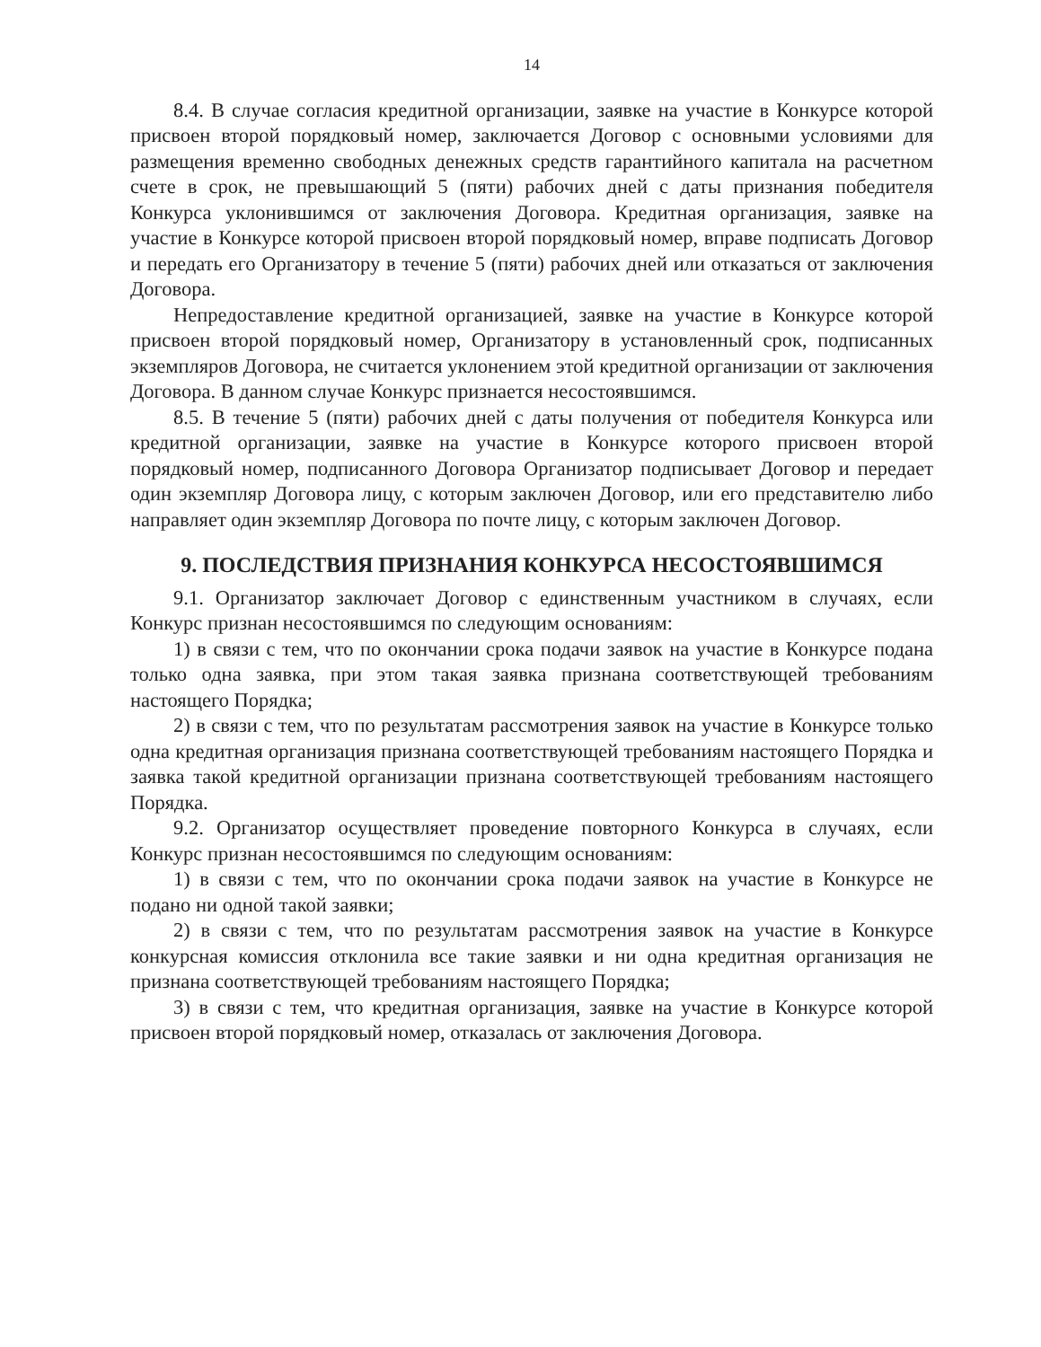14
8.4. В случае согласия кредитной организации, заявке на участие в Конкурсе которой присвоен второй порядковый номер, заключается Договор с основными условиями для размещения временно свободных денежных средств гарантийного капитала на расчетном счете в срок, не превышающий 5 (пяти) рабочих дней с даты признания победителя Конкурса уклонившимся от заключения Договора. Кредитная организация, заявке на участие в Конкурсе которой присвоен второй порядковый номер, вправе подписать Договор и передать его Организатору в течение 5 (пяти) рабочих дней или отказаться от заключения Договора.
Непредоставление кредитной организацией, заявке на участие в Конкурсе которой присвоен второй порядковый номер, Организатору в установленный срок, подписанных экземпляров Договора, не считается уклонением этой кредитной организации от заключения Договора. В данном случае Конкурс признается несостоявшимся.
8.5. В течение 5 (пяти) рабочих дней с даты получения от победителя Конкурса или кредитной организации, заявке на участие в Конкурсе которого присвоен второй порядковый номер, подписанного Договора Организатор подписывает Договор и передает один экземпляр Договора лицу, с которым заключен Договор, или его представителю либо направляет один экземпляр Договора по почте лицу, с которым заключен Договор.
9. ПОСЛЕДСТВИЯ ПРИЗНАНИЯ КОНКУРСА НЕСОСТОЯВШИМСЯ
9.1. Организатор заключает Договор с единственным участником в случаях, если Конкурс признан несостоявшимся по следующим основаниям:
1) в связи с тем, что по окончании срока подачи заявок на участие в Конкурсе подана только одна заявка, при этом такая заявка признана соответствующей требованиям настоящего Порядка;
2) в связи с тем, что по результатам рассмотрения заявок на участие в Конкурсе только одна кредитная организация признана соответствующей требованиям настоящего Порядка и заявка такой кредитной организации признана соответствующей требованиям настоящего Порядка.
9.2. Организатор осуществляет проведение повторного Конкурса в случаях, если Конкурс признан несостоявшимся по следующим основаниям:
1) в связи с тем, что по окончании срока подачи заявок на участие в Конкурсе не подано ни одной такой заявки;
2) в связи с тем, что по результатам рассмотрения заявок на участие в Конкурсе конкурсная комиссия отклонила все такие заявки и ни одна кредитная организация не признана соответствующей требованиям настоящего Порядка;
3) в связи с тем, что кредитная организация, заявке на участие в Конкурсе которой присвоен второй порядковый номер, отказалась от заключения Договора.